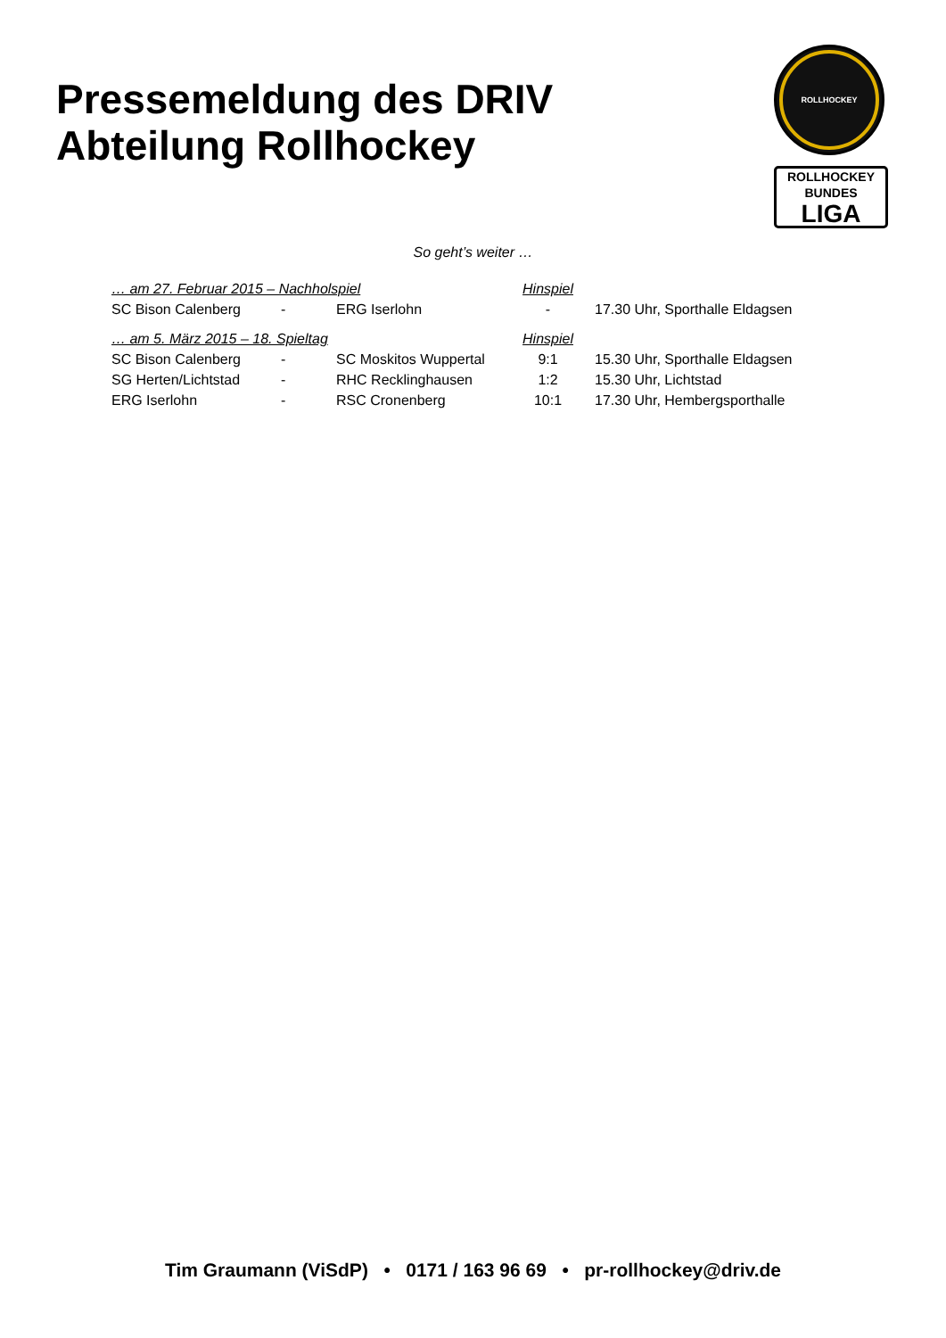Pressemeldung des DRIV
Abteilung Rollhockey
ROLLHOCKEY
ROLLHOCKEY
BUNDES
LIGA
So geht’s weiter …
| … am 27. Februar 2015 – Nachholspiel | | | Hinspiel | |
| SC Bison Calenberg | - | ERG Iserlohn | - | 17.30 Uhr, Sporthalle Eldagsen |
| … am 5. März 2015 – 18. Spieltag | | | Hinspiel | |
| SC Bison Calenberg | - | SC Moskitos Wuppertal | 9:1 | 15.30 Uhr, Sporthalle Eldagsen |
| SG Herten/Lichtstad | - | RHC Recklinghausen | 1:2 | 15.30 Uhr, Lichtstad |
| ERG Iserlohn | - | RSC Cronenberg | 10:1 | 17.30 Uhr, Hembergsporthalle |
Tim Graumann (ViSdP) • 0171 / 163 96 69 • pr-rollhockey@driv.de